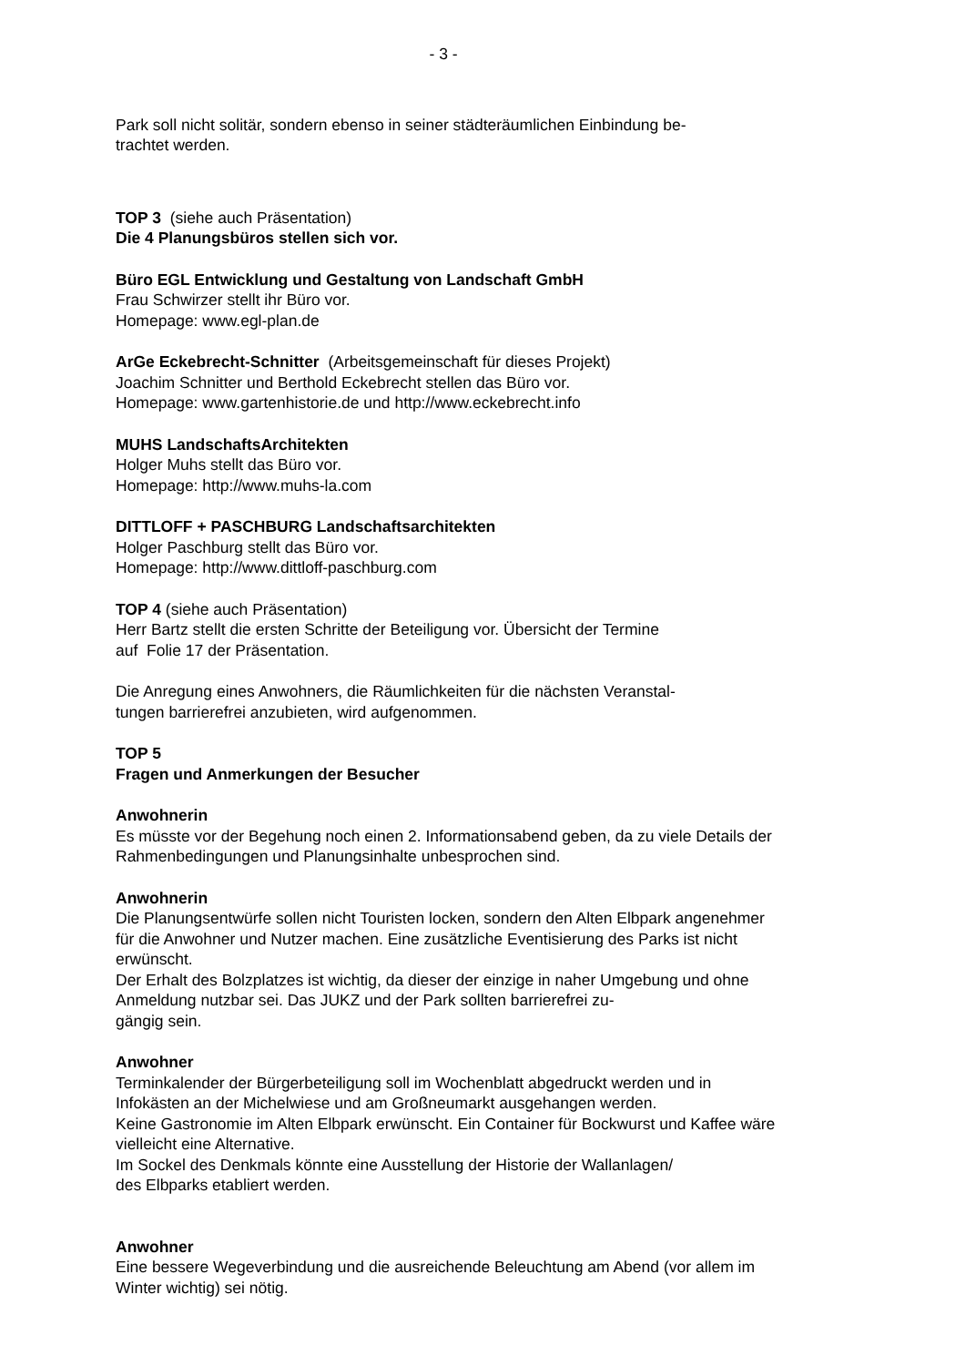- 3 -
Park soll nicht solitär, sondern ebenso in seiner städteräumlichen Einbindung be-
trachtet werden.
TOP 3 (siehe auch Präsentation)
Die 4 Planungsbüros stellen sich vor.
Büro EGL Entwicklung und Gestaltung von Landschaft GmbH
Frau Schwirzer stellt ihr Büro vor.
Homepage: www.egl-plan.de
ArGe Eckebrecht-Schnitter (Arbeitsgemeinschaft für dieses Projekt)
Joachim Schnitter und Berthold Eckebrecht stellen das Büro vor.
Homepage: www.gartenhistorie.de und http://www.eckebrecht.info
MUHS LandschaftsArchitekten
Holger Muhs stellt das Büro vor.
Homepage: http://www.muhs-la.com
DITTLOFF + PASCHBURG Landschaftsarchitekten
Holger Paschburg stellt das Büro vor.
Homepage: http://www.dittloff-paschburg.com
TOP 4 (siehe auch Präsentation)
Herr Bartz stellt die ersten Schritte der Beteiligung vor. Übersicht der Termine
auf Folie 17 der Präsentation.
Die Anregung eines Anwohners, die Räumlichkeiten für die nächsten Veranstal-
tungen barrierefrei anzubieten, wird aufgenommen.
TOP 5
Fragen und Anmerkungen der Besucher
Anwohnerin
Es müsste vor der Begehung noch einen 2. Informationsabend geben, da zu viele Details der Rahmenbedingungen und Planungsinhalte unbesprochen sind.
Anwohnerin
Die Planungsentwürfe sollen nicht Touristen locken, sondern den Alten Elbpark angenehmer für die Anwohner und Nutzer machen. Eine zusätzliche Eventisierung des Parks ist nicht erwünscht.
Der Erhalt des Bolzplatzes ist wichtig, da dieser der einzige in naher Umgebung und ohne Anmeldung nutzbar sei. Das JUKZ und der Park sollten barrierefrei zu-
gängig sein.
Anwohner
Terminkalender der Bürgerbeteiligung soll im Wochenblatt abgedruckt werden und in Infokästen an der Michelwiese und am Großneumarkt ausgehangen werden.
Keine Gastronomie im Alten Elbpark erwünscht. Ein Container für Bockwurst und Kaffee wäre vielleicht eine Alternative.
Im Sockel des Denkmals könnte eine Ausstellung der Historie der Wallanlagen/
des Elbparks etabliert werden.
Anwohner
Eine bessere Wegeverbindung und die ausreichende Beleuchtung am Abend (vor allem im Winter wichtig) sei nötig.